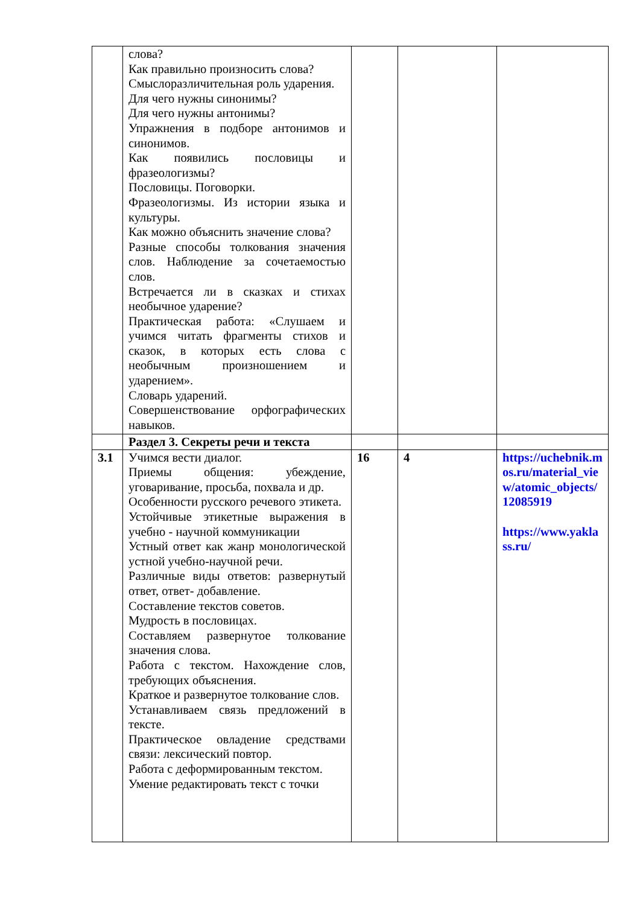| | слова? Как правильно произносить слова? Смыслоразличительная роль ударения. Для чего нужны синонимы? Для чего нужны антонимы? Упражнения в подборе антонимов и синонимов. Как появились пословицы и фразеологизмы? Пословицы. Поговорки. Фразеологизмы. Из истории языка и культуры. Как можно объяснить значение слова? Разные способы толкования значения слов. Наблюдение за сочетаемостью слов. Встречается ли в сказках и стихах необычное ударение? Практическая работа: «Слушаем и учимся читать фрагменты стихов и сказок, в которых есть слова с необычным произношением и ударением». Словарь ударений. Совершенствование орфографических навыков. | | | |
| | Раздел 3. Секреты речи и текста | | | |
| 3.1 | Учимся вести диалог. Приемы общения: убеждение, уговаривание, просьба, похвала и др. Особенности русского речевого этикета. Устойчивые этикетные выражения в учебно - научной коммуникации Устный ответ как жанр монологической устной учебно-научной речи. Различные виды ответов: развернутый ответ, ответ- добавление. Составление текстов советов. Мудрость в пословицах. Составляем развернутое толкование значения слова. Работа с текстом. Нахождение слов, требующих объяснения. Краткое и развернутое толкование слов. Устанавливаем связь предложений в тексте. Практическое овладение средствами связи: лексический повтор. Работа с деформированным текстом. Умение редактировать текст с точки | 16 | 4 | https://uchebnik.mos.ru/material_view/atomic_objects/12085919 https://www.yaklass.ru/ |